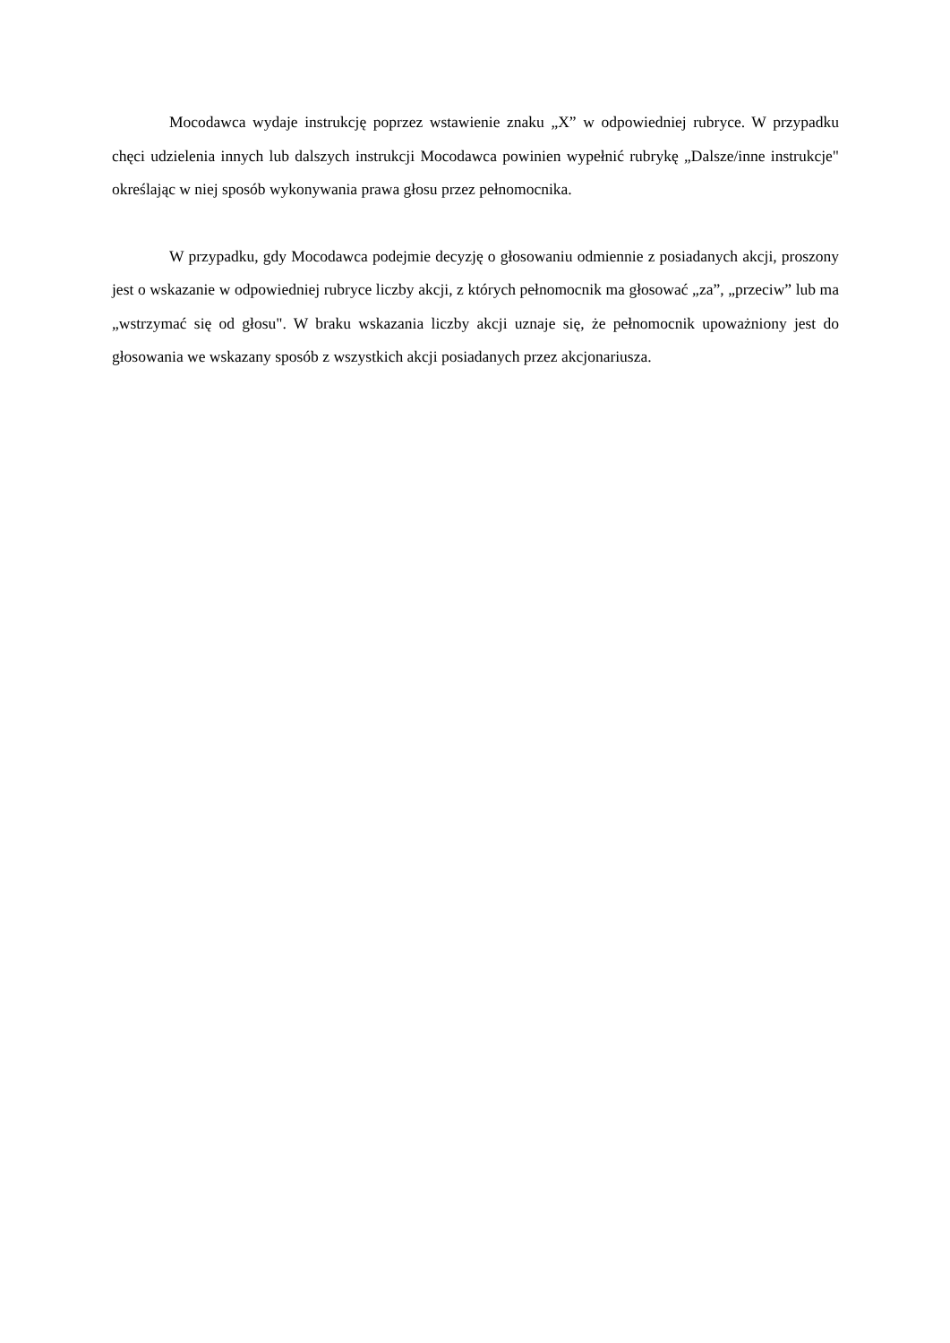Mocodawca wydaje instrukcję poprzez wstawienie znaku „X” w odpowiedniej rubryce. W przypadku chęci udzielenia innych lub dalszych instrukcji Mocodawca powinien wypełnić rubrykę „Dalsze/inne instrukcje" określając w niej sposób wykonywania prawa głosu przez pełnomocnika.
W przypadku, gdy Mocodawca podejmie decyzję o głosowaniu odmiennie z posiadanych akcji, proszony jest o wskazanie w odpowiedniej rubryce liczby akcji, z których pełnomocnik ma głosować „za”, „przeciw” lub ma „wstrzymać się od głosu". W braku wskazania liczby akcji uznaje się, że pełnomocnik upoważniony jest do głosowania we wskazany sposób z wszystkich akcji posiadanych przez akcjonariusza.